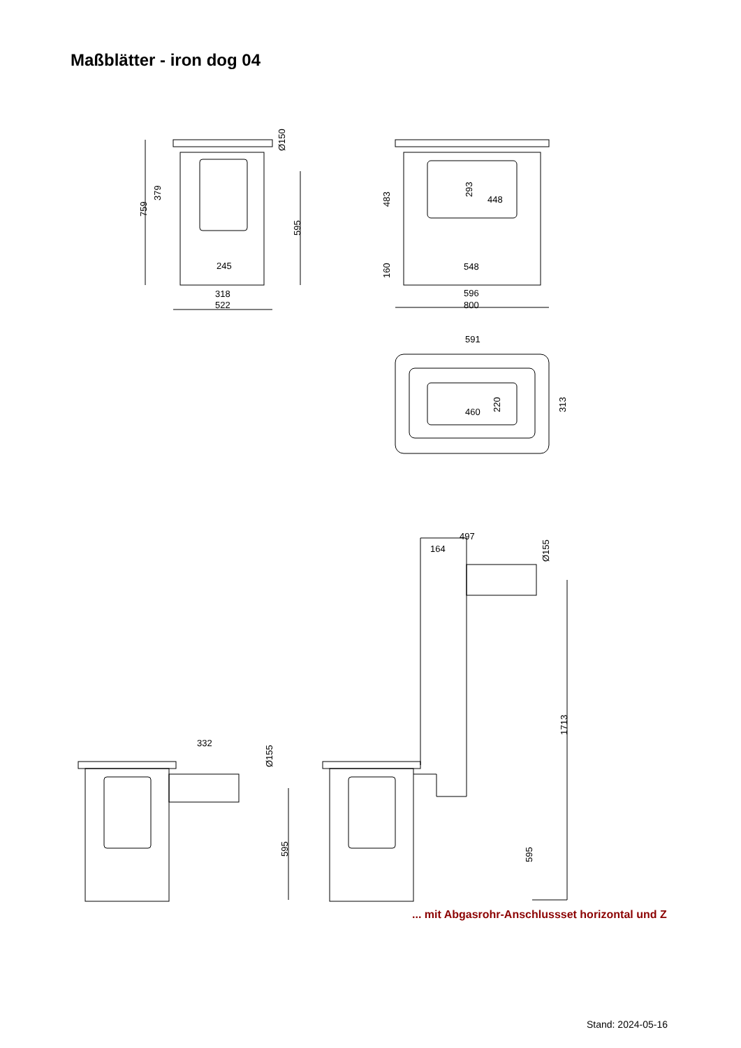Maßblätter - iron dog 04
Ø150
379
759
595
245
318
522
293
448
483
160
548
596
800
591
460
220
313
332
Ø155
595
497
164
Ø155
1713
595
... mit Abgasrohr-Anschlussset horizontal und Z
Stand: 2024-05-16